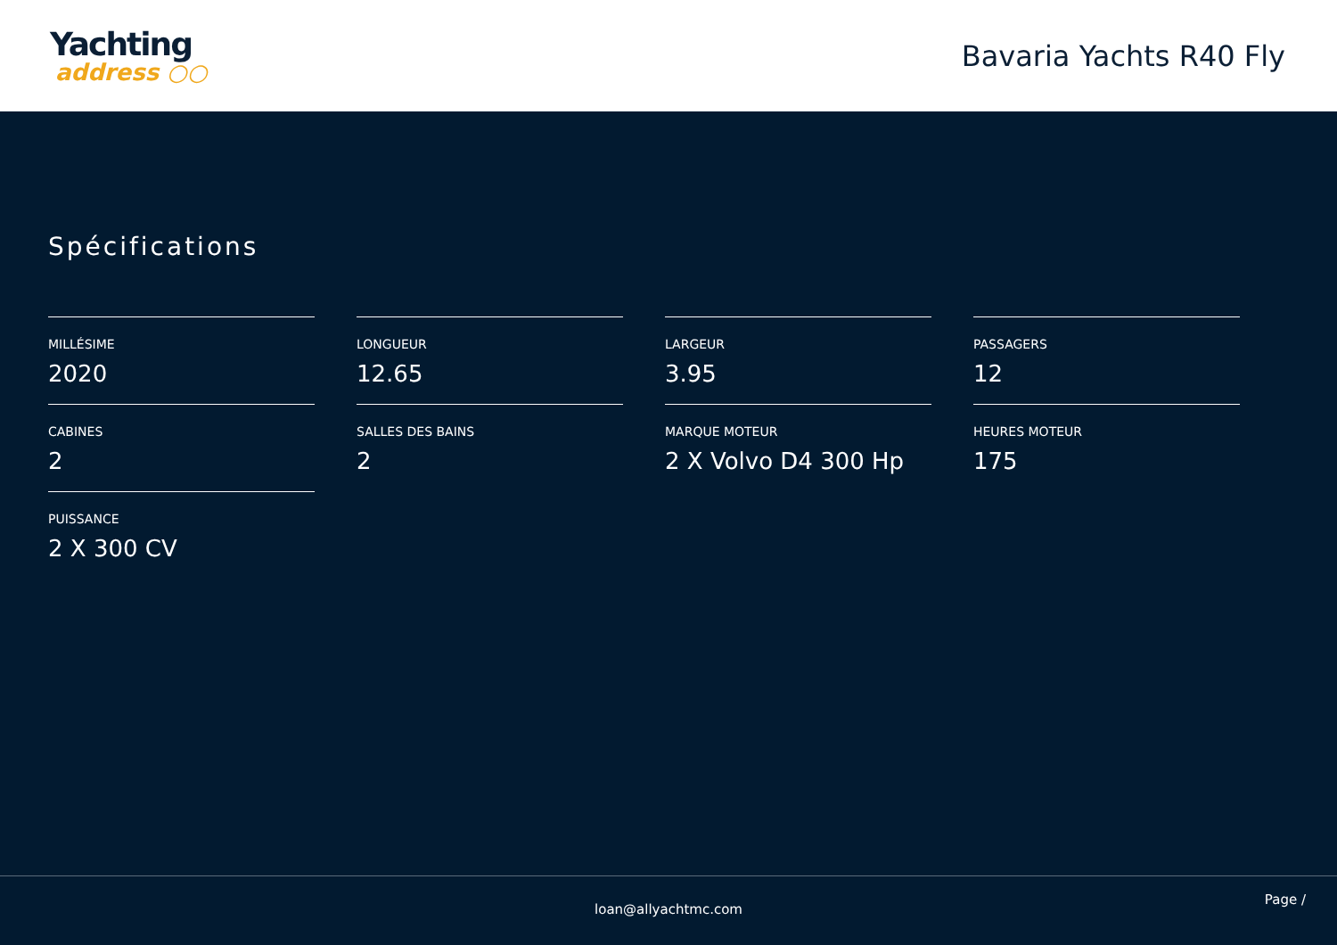Yachting
address ○○
Bavaria Yachts R40 Fly
Spécifications
MILLÉSIME
2020
LONGUEUR
12.65
LARGEUR
3.95
PASSAGERS
12
CABINES
2
SALLES DES BAINS
2
MARQUE MOTEUR
2 X Volvo D4 300 Hp
HEURES MOTEUR
175
PUISSANCE
2 X 300 CV
loan@allyachtmc.com
Page /